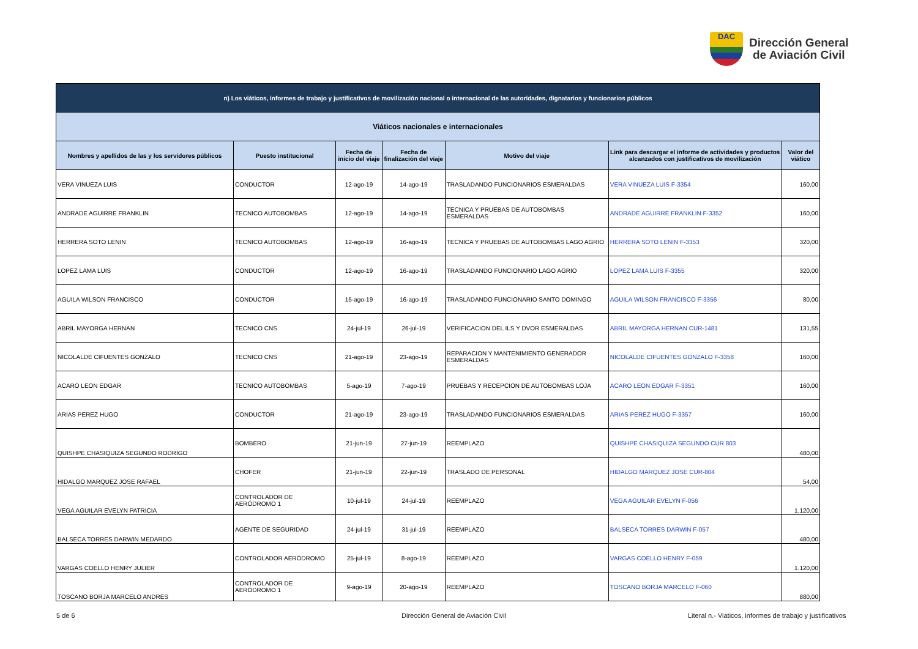DAC
Dirección General
de Aviación Civil
| n) Los viáticos, informes de trabajo y justificativos de movilización nacional o internacional de las autoridades, dignatarios y funcionarios públicos | | | | | | |
| Viáticos nacionales e internacionales | | | | | | |
| Nombres y apellidos de las y los servidores públicos | Puesto institucional | Fecha de inicio del viaje | Fecha de finalización del viaje | Motivo del viaje | Link para descargar el informe de actividades y productos alcanzados con justificativos de movilización | Valor del viático |
| VERA VINUEZA LUIS | CONDUCTOR | 12-ago-19 | 14-ago-19 | TRASLADANDO FUNCIONARIOS ESMERALDAS | VERA VINUEZA LUIS F-3354 | 160,00 |
| ANDRADE AGUIRRE FRANKLIN | TECNICO AUTOBOMBAS | 12-ago-19 | 14-ago-19 | TECNICA Y PRUEBAS DE AUTOBOMBAS ESMERALDAS | ANDRADE AGUIRRE FRANKLIN F-3352 | 160,00 |
| HERRERA SOTO LENIN | TECNICO AUTOBOMBAS | 12-ago-19 | 16-ago-19 | TECNICA Y PRUEBAS DE AUTOBOMBAS LAGO AGRIO | HERRERA SOTO LENIN F-3353 | 320,00 |
| LOPEZ LAMA LUIS | CONDUCTOR | 12-ago-19 | 16-ago-19 | TRASLADANDO FUNCIONARIO LAGO AGRIO | LOPEZ LAMA LUIS F-3355 | 320,00 |
| AGUILA WILSON FRANCISCO | CONDUCTOR | 15-ago-19 | 16-ago-19 | TRASLADANDO FUNCIONARIO SANTO DOMINGO | AGUILA WILSON FRANCISCO F-3356 | 80,00 |
| ABRIL MAYORGA HERNAN | TECNICO CNS | 24-jul-19 | 26-jul-19 | VERIFICACION DEL ILS Y DVOR ESMERALDAS | ABRIL MAYORGA HERNAN CUR-1481 | 131,55 |
| NICOLALDE CIFUENTES GONZALO | TECNICO CNS | 21-ago-19 | 23-ago-19 | REPARACION Y MANTENIMIENTO GENERADOR ESMERALDAS | NICOLALDE CIFUENTES GONZALO F-3358 | 160,00 |
| ACARO LEON EDGAR | TECNICO AUTOBOMBAS | 5-ago-19 | 7-ago-19 | PRUEBAS Y RECEPCION DE AUTOBOMBAS LOJA | ACARO LEON EDGAR F-3351 | 160,00 |
| ARIAS PEREZ HUGO | CONDUCTOR | 21-ago-19 | 23-ago-19 | TRASLADANDO FUNCIONARIOS ESMERALDAS | ARIAS PEREZ HUGO F-3357 | 160,00 |
| QUISHPE CHASIQUIZA SEGUNDO RODRIGO | BOMBERO | 21-jun-19 | 27-jun-19 | REEMPLAZO | QUISHPE CHASIQUIZA SEGUNDO CUR 803 | 480,00 |
| HIDALGO MARQUEZ JOSE RAFAEL | CHOFER | 21-jun-19 | 22-jun-19 | TRASLADO DE PERSONAL | HIDALGO MARQUEZ JOSE CUR-804 | 54,00 |
| VEGA AGUILAR EVELYN PATRICIA | CONTROLADOR DE AERÓDROMO 1 | 10-jul-19 | 24-jul-19 | REEMPLAZO | VEGA AGUILAR EVELYN F-056 | 1.120,00 |
| BALSECA TORRES DARWIN MEDARDO | AGENTE DE SEGURIDAD | 24-jul-19 | 31-jul-19 | REEMPLAZO | BALSECA TORRES DARWIN F-057 | 480,00 |
| VARGAS COELLO HENRY JULIER | CONTROLADOR AERÓDROMO | 25-jul-19 | 8-ago-19 | REEMPLAZO | VARGAS COELLO HENRY F-059 | 1.120,00 |
| TOSCANO BORJA MARCELO ANDRES | CONTROLADOR DE AERÓDROMO 1 | 9-ago-19 | 20-ago-19 | REEMPLAZO | TOSCANO BORJA MARCELO F-060 | 880,00 |
5 de 6
Dirección General de Aviación Civil
Literal n.- Viaticos, informes de trabajo y justificativos